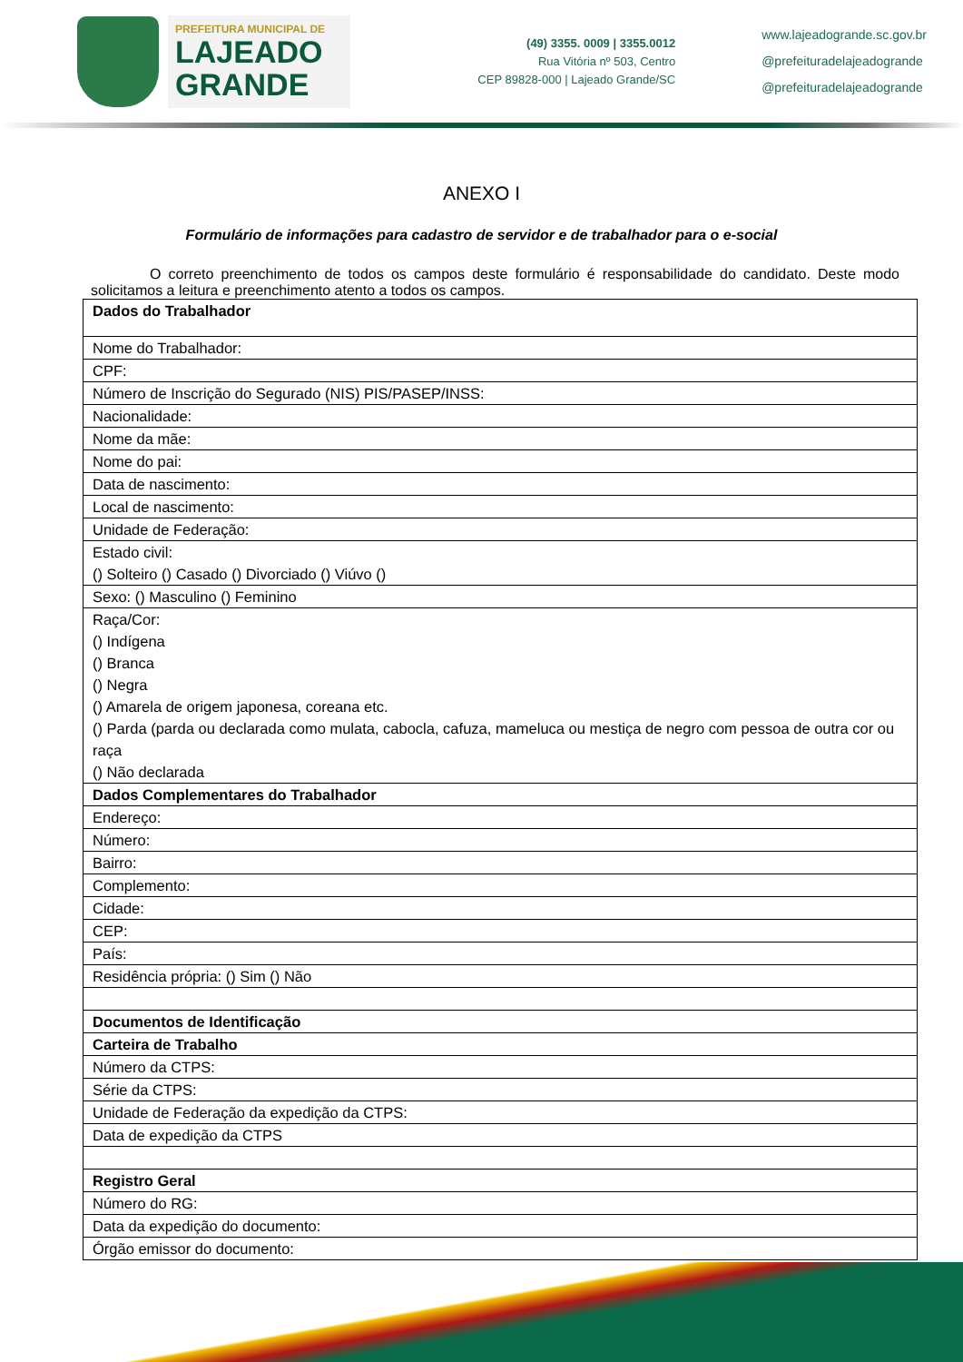PREFEITURA MUNICIPAL DE
LAJEADO
GRANDE
(49) 3355. 0009 | 3355.0012
Rua Vitória nº 503, Centro
CEP 89828-000 | Lajeado Grande/SC
www.lajeadogrande.sc.gov.br
@prefeituradelajeadogrande
@prefeituradelajeadogrande
ANEXO I
Formulário de informações para cadastro de servidor e de trabalhador para o e-social
O correto preenchimento de todos os campos deste formulário é responsabilidade do candidato. Deste modo solicitamos a leitura e preenchimento atento a todos os campos.
| Dados do Trabalhador |
| Nome do Trabalhador: |
| CPF: |
| Número de Inscrição do Segurado (NIS) PIS/PASEP/INSS: |
| Nacionalidade: |
| Nome da mãe: |
| Nome do pai: |
| Data de nascimento: |
| Local de nascimento: |
| Unidade de Federação: |
| Estado civil: () Solteiro () Casado () Divorciado () Viúvo () |
| Sexo: () Masculino () Feminino |
| Raça/Cor: () Indígena () Branca () Negra () Amarela de origem japonesa, coreana etc. () Parda (parda ou declarada como mulata, cabocla, cafuza, mameluca ou mestiça de negro com pessoa de outra cor ou raça () Não declarada |
| Dados Complementares do Trabalhador |
| Endereço: |
| Número: |
| Bairro: |
| Complemento: |
| Cidade: |
| CEP: |
| País: |
| Residência própria: () Sim () Não |
| Documentos de Identificação |
| Carteira de Trabalho |
| Número da CTPS: |
| Série da CTPS: |
| Unidade de Federação da expedição da CTPS: |
| Data de expedição da CTPS |
| Registro Geral |
| Número do RG: |
| Data da expedição do documento: |
| Órgão emissor do documento: |